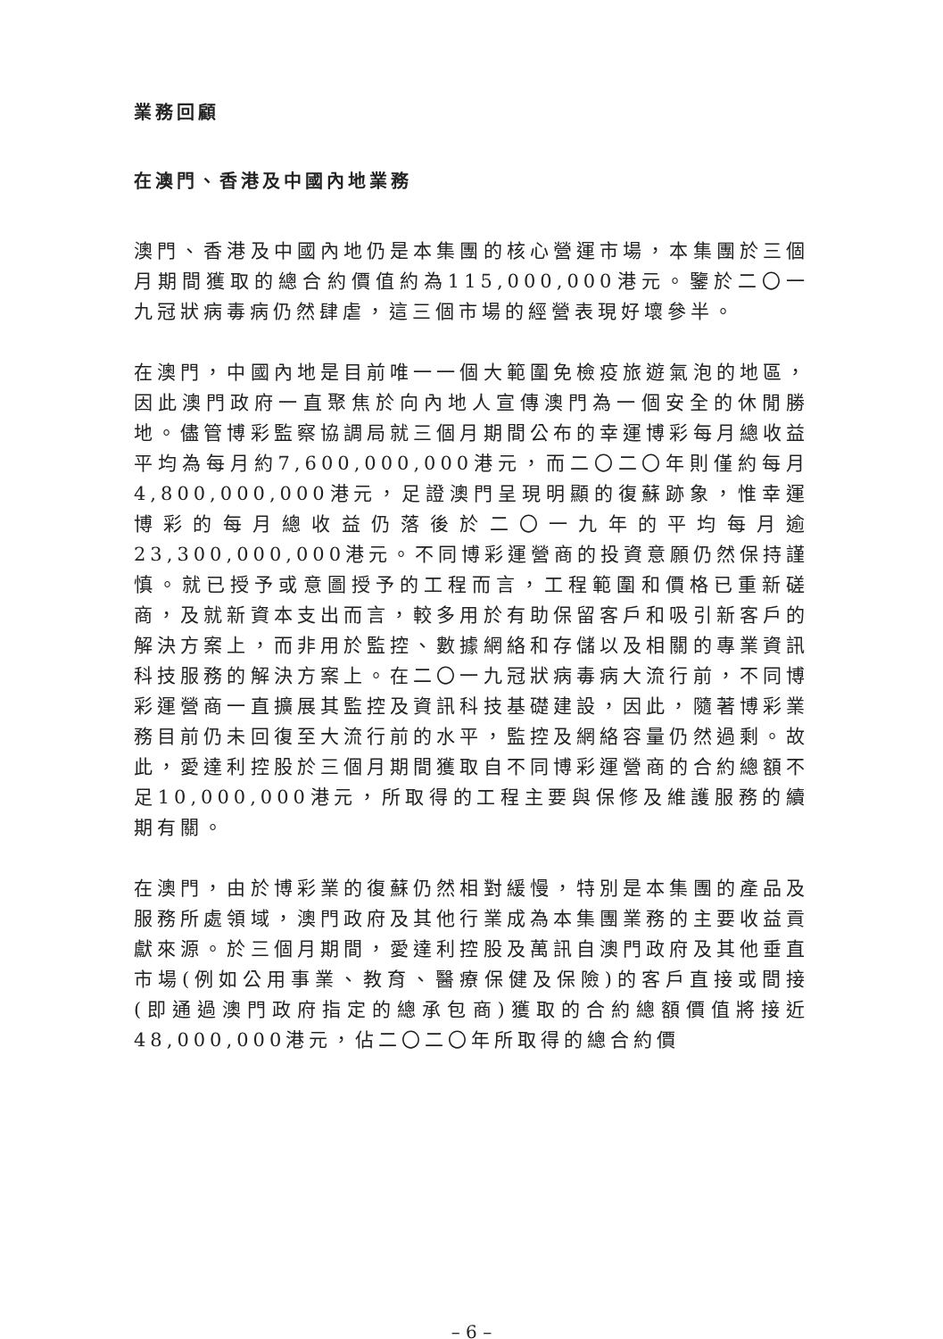業務回顧
在澳門、香港及中國內地業務
澳門、香港及中國內地仍是本集團的核心營運市場，本集團於三個月期間獲取的總合約價值約為115,000,000港元。鑒於二〇一九冠狀病毒病仍然肆虐，這三個市場的經營表現好壞參半。
在澳門，中國內地是目前唯一一個大範圍免檢疫旅遊氣泡的地區，因此澳門政府一直聚焦於向內地人宣傳澳門為一個安全的休閒勝地。儘管博彩監察協調局就三個月期間公布的幸運博彩每月總收益平均為每月約7,600,000,000港元，而二〇二〇年則僅約每月4,800,000,000港元，足證澳門呈現明顯的復蘇跡象，惟幸運博彩的每月總收益仍落後於二〇一九年的平均每月逾23,300,000,000港元。不同博彩運營商的投資意願仍然保持謹慎。就已授予或意圖授予的工程而言，工程範圍和價格已重新磋商，及就新資本支出而言，較多用於有助保留客戶和吸引新客戶的解決方案上，而非用於監控、數據網絡和存儲以及相關的專業資訊科技服務的解決方案上。在二〇一九冠狀病毒病大流行前，不同博彩運營商一直擴展其監控及資訊科技基礎建設，因此，隨著博彩業務目前仍未回復至大流行前的水平，監控及網絡容量仍然過剩。故此，愛達利控股於三個月期間獲取自不同博彩運營商的合約總額不足10,000,000港元，所取得的工程主要與保修及維護服務的續期有關。
在澳門，由於博彩業的復蘇仍然相對緩慢，特別是本集團的產品及服務所處領域，澳門政府及其他行業成為本集團業務的主要收益貢獻來源。於三個月期間，愛達利控股及萬訊自澳門政府及其他垂直市場(例如公用事業、教育、醫療保健及保險)的客戶直接或間接(即通過澳門政府指定的總承包商)獲取的合約總額價值將接近48,000,000港元，佔二〇二〇年所取得的總合約價
– 6 –